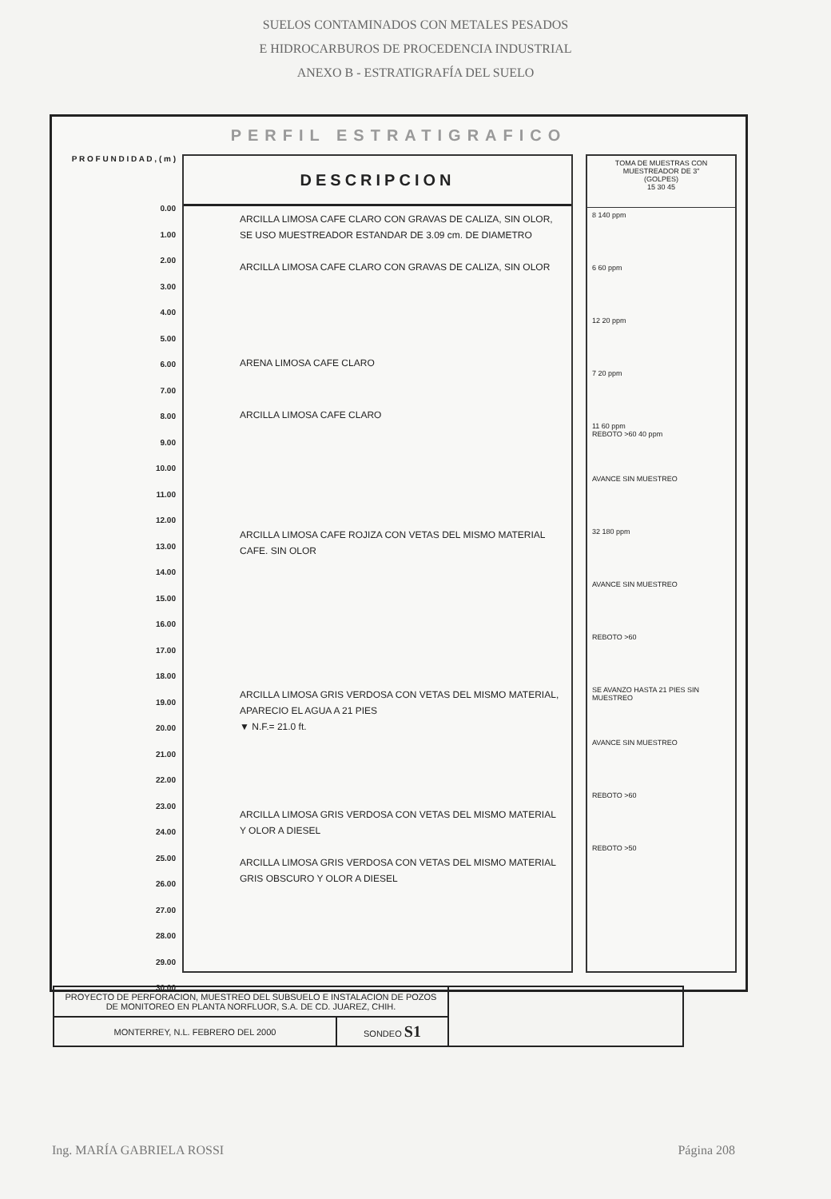SUELOS CONTAMINADOS CON METALES PESADOS
E HIDROCARBUROS DE PROCEDENCIA INDUSTRIAL
ANEXO B - ESTRATIGRAFÍA DEL SUELO
PERFIL ESTRATIGRAFICO
P R O F U N D I D A D , ( m )
0.00
1.00
2.00
3.00
4.00
5.00
6.00
7.00
8.00
9.00
10.00
11.00
12.00
13.00
14.00
15.00
16.00
17.00
18.00
19.00
20.00
21.00
22.00
23.00
24.00
25.00
26.00
27.00
28.00
29.00
30.00
DESCRIPCION
ARCILLA LIMOSA CAFE CLARO CON GRAVAS DE CALIZA, SIN OLOR, SE USO MUESTREADOR ESTANDAR DE 3.09 cm. DE DIAMETRO
ARCILLA LIMOSA CAFE CLARO CON GRAVAS DE CALIZA, SIN OLOR
ARENA LIMOSA CAFE CLARO
ARCILLA LIMOSA CAFE CLARO
ARCILLA LIMOSA CAFE ROJIZA CON VETAS DEL MISMO MATERIAL CAFE. SIN OLOR
ARCILLA LIMOSA GRIS VERDOSA CON VETAS DEL MISMO MATERIAL, APARECIO EL AGUA A 21 PIES
▼ N.F.= 21.0 ft.
ARCILLA LIMOSA GRIS VERDOSA CON VETAS DEL MISMO MATERIAL Y OLOR A DIESEL
ARCILLA LIMOSA GRIS VERDOSA CON VETAS DEL MISMO MATERIAL GRIS OBSCURO Y OLOR A DIESEL
TOMA DE MUESTRAS CON MUESTREADOR DE 3"
(GOLPES)
15 30 45
8 140 ppm
6 60 ppm
12 20 ppm
7 20 ppm
11 60 ppm
REBOTO >60 40 ppm
AVANCE SIN MUESTREO
32 180 ppm
AVANCE SIN MUESTREO
REBOTO >60
SE AVANZO HASTA 21 PIES SIN MUESTREO
AVANCE SIN MUESTREO
REBOTO >60
REBOTO >50
| PROYECTO DE PERFORACION, MUESTREO DEL SUBSUELO E INSTALACION DE POZOS DE MONITOREO EN PLANTA NORFLUOR, S.A. DE CD. JUAREZ, CHIH. | | |
| MONTERREY, N.L. FEBRERO DEL 2000 | SONDEO S1 | |
Ing. MARÍA GABRIELA ROSSI Página 208